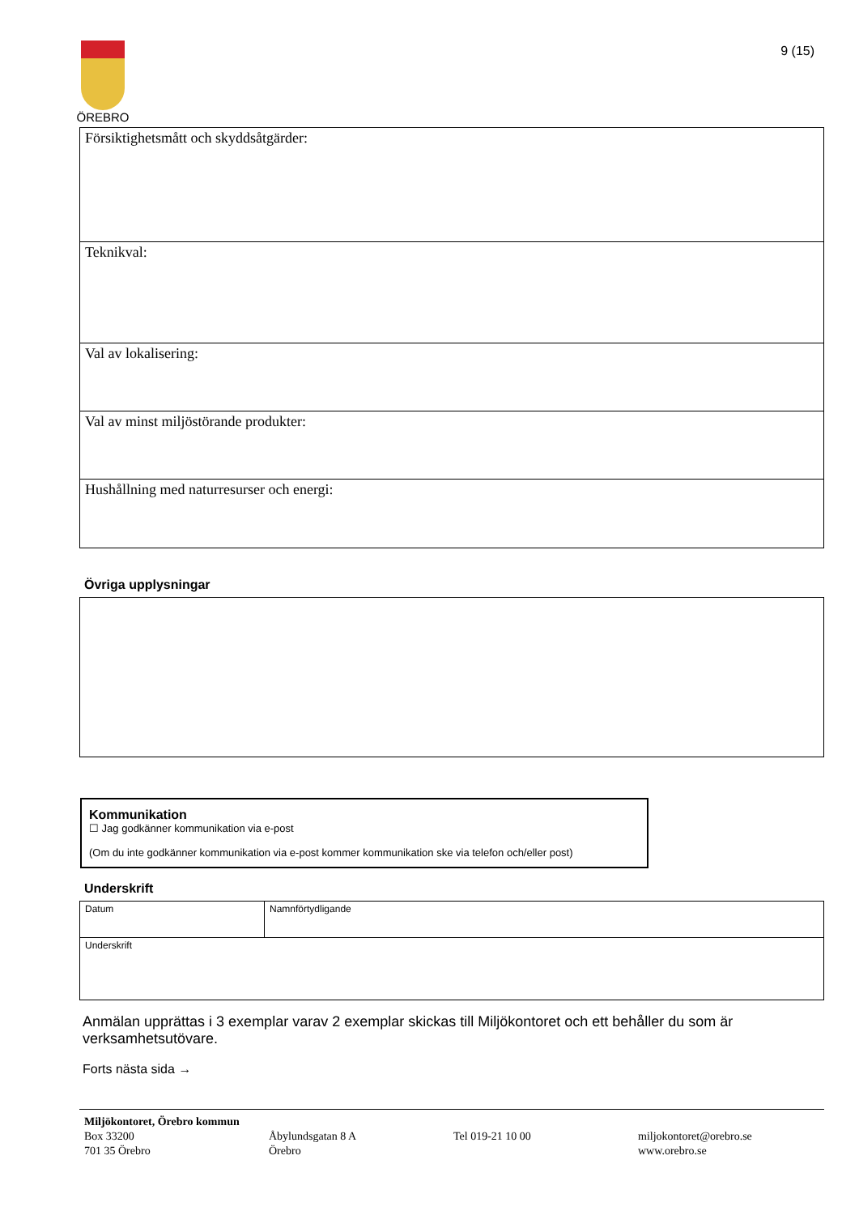ÖREBRO 9 (15)
| Försiktighetsmått och skyddsåtgärder: |
| Teknikval: |
| Val av lokalisering: |
| Val av minst miljöstörande produkter: |
| Hushållning med naturresurser och energi: |
Övriga upplysningar
Kommunikation
☐ Jag godkänner kommunikation via e-post
(Om du inte godkänner kommunikation via e-post kommer kommunikation ske via telefon och/eller post)
Underskrift
| Datum | Namnförtydligande |
| Underskrift | |
Anmälan upprättas i 3 exemplar varav 2 exemplar skickas till Miljökontoret och ett behåller du som är verksamhetsutövare.
Forts nästa sida →
Miljökontoret, Örebro kommun
Box 33200
701 35 Örebro
Åbylundsgatan 8 A
Örebro
Tel 019-21 10 00
miljokontoret@orebro.se
www.orebro.se